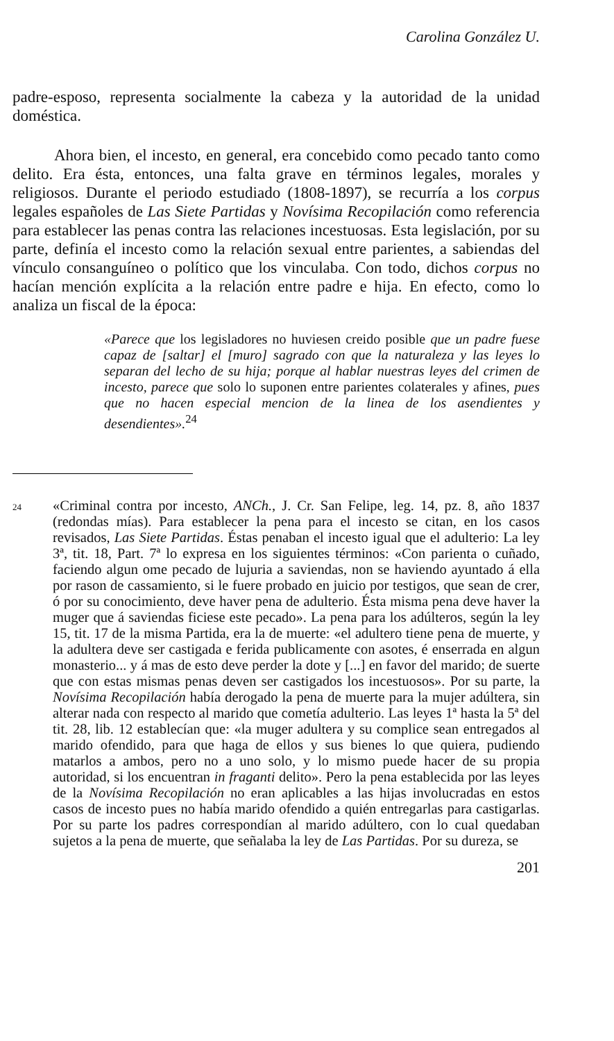Carolina González U.
padre-esposo, representa socialmente la cabeza y la autoridad de la unidad doméstica.
Ahora bien, el incesto, en general, era concebido como pecado tanto como delito. Era ésta, entonces, una falta grave en términos legales, morales y religiosos. Durante el periodo estudiado (1808-1897), se recurría a los corpus legales españoles de Las Siete Partidas y Novísima Recopilación como referencia para establecer las penas contra las relaciones incestuosas. Esta legislación, por su parte, definía el incesto como la relación sexual entre parientes, a sabiendas del vínculo consanguíneo o político que los vinculaba. Con todo, dichos corpus no hacían mención explícita a la relación entre padre e hija. En efecto, como lo analiza un fiscal de la época:
«Parece que los legisladores no huviesen creido posible que un padre fuese capaz de [saltar] el [muro] sagrado con que la naturaleza y las leyes lo separan del lecho de su hija; porque al hablar nuestras leyes del crimen de incesto, parece que solo lo suponen entre parientes colaterales y afines, pues que no hacen especial mencion de la linea de los asendientes y desendientes».<sup>24</sup>
24
«Criminal contra por incesto, ANCh., J. Cr. San Felipe, leg. 14, pz. 8, año 1837 (redondas mías). Para establecer la pena para el incesto se citan, en los casos revisados, Las Siete Partidas. Éstas penaban el incesto igual que el adulterio: La ley 3ª, tit. 18, Part. 7ª lo expresa en los siguientes términos: «Con parienta o cuñado, faciendo algun ome pecado de lujuria a saviendas, non se haviendo ayuntado á ella por rason de cassamiento, si le fuere probado en juicio por testigos, que sean de crer, ó por su conocimiento, deve haver pena de adulterio. Ésta misma pena deve haver la muger que á saviendas ficiese este pecado». La pena para los adúlteros, según la ley 15, tit. 17 de la misma Partida, era la de muerte: «el adultero tiene pena de muerte, y la adultera deve ser castigada e ferida publicamente con asotes, é enserrada en algun monasterio... y á mas de esto deve perder la dote y [...] en favor del marido; de suerte que con estas mismas penas deven ser castigados los incestuosos». Por su parte, la Novísima Recopilación había derogado la pena de muerte para la mujer adúltera, sin alterar nada con respecto al marido que cometía adulterio. Las leyes 1ª hasta la 5ª del tit. 28, lib. 12 establecían que: «la muger adultera y su complice sean entregados al marido ofendido, para que haga de ellos y sus bienes lo que quiera, pudiendo matarlos a ambos, pero no a uno solo, y lo mismo puede hacer de su propia autoridad, si los encuentran in fraganti delito». Pero la pena establecida por las leyes de la Novísima Recopilación no eran aplicables a las hijas involucradas en estos casos de incesto pues no había marido ofendido a quién entregarlas para castigarlas. Por su parte los padres correspondían al marido adúltero, con lo cual quedaban sujetos a la pena de muerte, que señalaba la ley de Las Partidas. Por su dureza, se
201